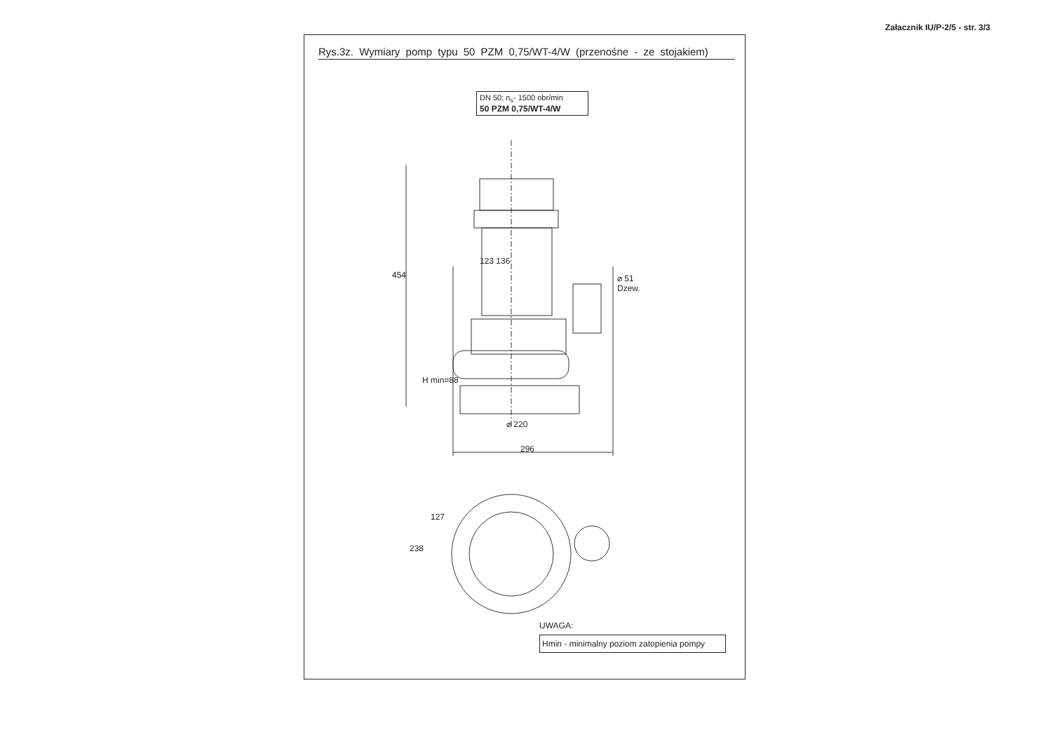Załacznik IU/P-2/5 - str. 3/3
Rys.3z. Wymiary pomp typu 50 PZM 0,75/WT-4/W (przenośne - ze stojakiem)
DN 50; n<sub>s</sub>- 1500 obr/min
50 PZM 0,75/WT-4/W
454
123 136
⌀ 51
Dzew.
H min=88
⌀ 220
296
127
238
UWAGA:
Hmin - minimalny poziom zatopienia pompy